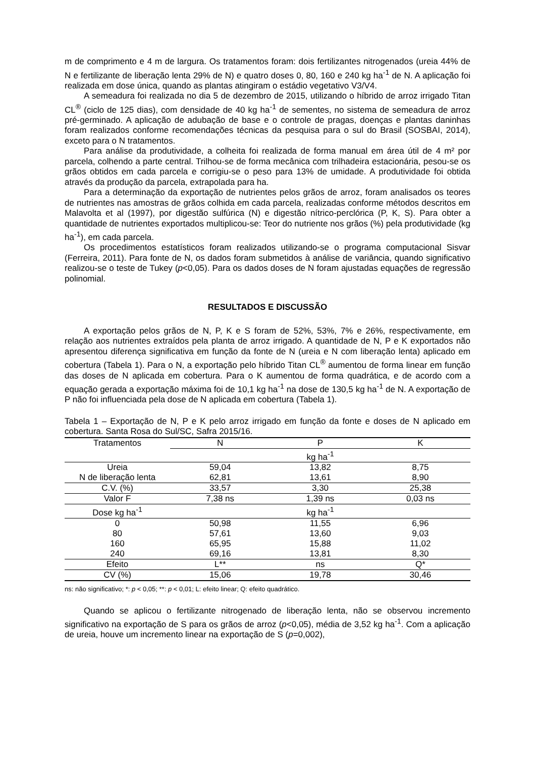m de comprimento e 4 m de largura. Os tratamentos foram: dois fertilizantes nitrogenados (ureia 44% de N e fertilizante de liberação lenta 29% de N) e quatro doses 0, 80, 160 e 240 kg ha<sup>-1</sup> de N. A aplicação foi realizada em dose única, quando as plantas atingiram o estádio vegetativo V3/V4.
A semeadura foi realizada no dia 5 de dezembro de 2015, utilizando o híbrido de arroz irrigado Titan CL<sup>®</sup> (ciclo de 125 dias), com densidade de 40 kg ha<sup>-1</sup> de sementes, no sistema de semeadura de arroz pré-germinado. A aplicação de adubação de base e o controle de pragas, doenças e plantas daninhas foram realizados conforme recomendações técnicas da pesquisa para o sul do Brasil (SOSBAI, 2014), exceto para o N tratamentos.
Para análise da produtividade, a colheita foi realizada de forma manual em área útil de 4 m² por parcela, colhendo a parte central. Trilhou-se de forma mecânica com trilhadeira estacionária, pesou-se os grãos obtidos em cada parcela e corrigiu-se o peso para 13% de umidade. A produtividade foi obtida através da produção da parcela, extrapolada para ha.
Para a determinação da exportação de nutrientes pelos grãos de arroz, foram analisados os teores de nutrientes nas amostras de grãos colhida em cada parcela, realizadas conforme métodos descritos em Malavolta et al (1997), por digestão sulfúrica (N) e digestão nítrico-perclórica (P, K, S). Para obter a quantidade de nutrientes exportados multiplicou-se: Teor do nutriente nos grãos (%) pela produtividade (kg ha<sup>-1</sup>), em cada parcela.
Os procedimentos estatísticos foram realizados utilizando-se o programa computacional Sisvar (Ferreira, 2011). Para fonte de N, os dados foram submetidos à análise de variância, quando significativo realizou-se o teste de Tukey (p<0,05). Para os dados doses de N foram ajustadas equações de regressão polinomial.
RESULTADOS E DISCUSSÃO
A exportação pelos grãos de N, P, K e S foram de 52%, 53%, 7% e 26%, respectivamente, em relação aos nutrientes extraídos pela planta de arroz irrigado. A quantidade de N, P e K exportados não apresentou diferença significativa em função da fonte de N (ureia e N com liberação lenta) aplicado em cobertura (Tabela 1). Para o N, a exportação pelo híbrido Titan CL<sup>®</sup> aumentou de forma linear em função das doses de N aplicada em cobertura. Para o K aumentou de forma quadrática, e de acordo com a equação gerada a exportação máxima foi de 10,1 kg ha<sup>-1</sup> na dose de 130,5 kg ha<sup>-1</sup> de N. A exportação de P não foi influenciada pela dose de N aplicada em cobertura (Tabela 1).
Tabela 1 – Exportação de N, P e K pelo arroz irrigado em função da fonte e doses de N aplicado em cobertura. Santa Rosa do Sul/SC, Safra 2015/16.
| Tratamentos | N | P | K |
| --- | --- | --- | --- |
| | | kg ha<sup>-1</sup> | |
| Ureia | 59,04 | 13,82 | 8,75 |
| N de liberação lenta | 62,81 | 13,61 | 8,90 |
| C.V. (%) | 33,57 | 3,30 | 25,38 |
| Valor F | 7,38 ns | 1,39 ns | 0,03 ns |
| Dose kg ha<sup>-1</sup> | | kg ha<sup>-1</sup> | |
| 0 | 50,98 | 11,55 | 6,96 |
| 80 | 57,61 | 13,60 | 9,03 |
| 160 | 65,95 | 15,88 | 11,02 |
| 240 | 69,16 | 13,81 | 8,30 |
| Efeito | L** | ns | Q* |
| CV (%) | 15,06 | 19,78 | 30,46 |
ns: não significativo; *: p < 0,05; **: p < 0,01; L: efeito linear; Q: efeito quadrático.
Quando se aplicou o fertilizante nitrogenado de liberação lenta, não se observou incremento significativo na exportação de S para os grãos de arroz (p<0,05), média de 3,52 kg ha<sup>-1</sup>. Com a aplicação de ureia, houve um incremento linear na exportação de S (p=0,002),